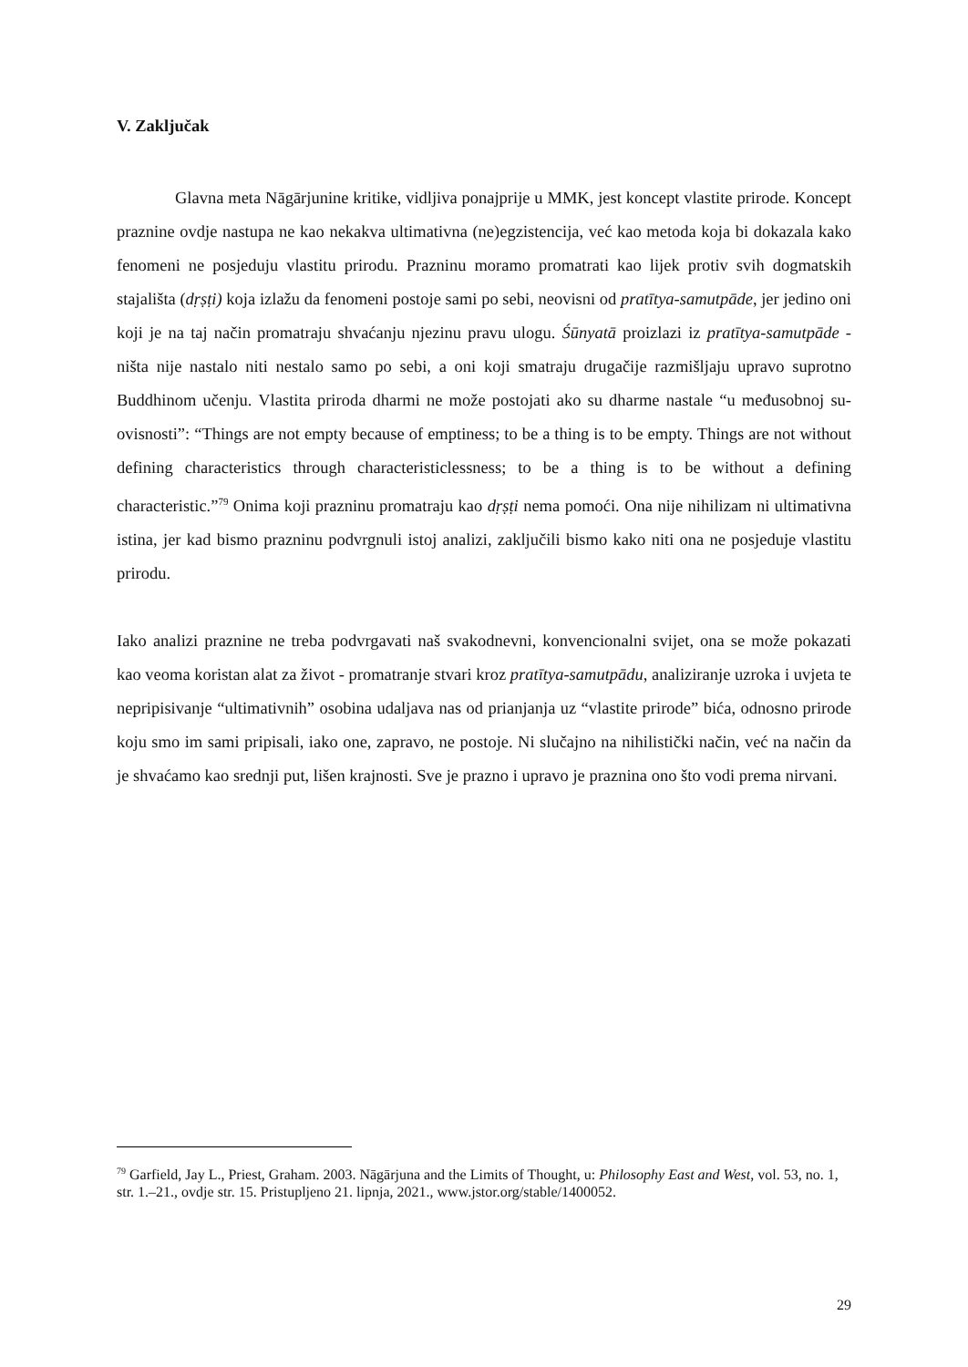V. Zaključak
Glavna meta Nāgārjunine kritike, vidljiva ponajprije u MMK, jest koncept vlastite prirode. Koncept praznine ovdje nastupa ne kao nekakva ultimativna (ne)egzistencija, već kao metoda koja bi dokazala kako fenomeni ne posjeduju vlastitu prirodu. Prazninu moramo promatrati kao lijek protiv svih dogmatskih stajališta (dṛṣṭi) koja izlažu da fenomeni postoje sami po sebi, neovisni od pratītya-samutpāde, jer jedino oni koji je na taj način promatraju shvaćanju njezinu pravu ulogu. Śūnyatā proizlazi iz pratītya-samutpāde - ništa nije nastalo niti nestalo samo po sebi, a oni koji smatraju drugačije razmišljaju upravo suprotno Buddhinom učenju. Vlastita priroda dharmi ne može postojati ako su dharme nastale “u međusobnoj su-ovisnosti”: “Things are not empty because of emptiness; to be a thing is to be empty. Things are not without defining characteristics through characteristiclessness; to be a thing is to be without a defining characteristic.”<sup>79</sup> Onima koji prazninu promatraju kao dṛṣṭi nema pomoći. Ona nije nihilizam ni ultimativna istina, jer kad bismo prazninu podvrgnuli istoj analizi, zaključili bismo kako niti ona ne posjeduje vlastitu prirodu.
Iako analizi praznine ne treba podvrgavati naš svakodnevni, konvencionalni svijet, ona se može pokazati kao veoma koristan alat za život - promatranje stvari kroz pratītya-samutpādu, analiziranje uzroka i uvjeta te nepripisivanje “ultimativnih” osobina udaljava nas od prianjanja uz “vlastite prirode” bića, odnosno prirode koju smo im sami pripisali, iako one, zapravo, ne postoje. Ni slučajno na nihilistički način, već na način da je shvaćamo kao srednji put, lišen krajnosti. Sve je prazno i upravo je praznina ono što vodi prema nirvani.
<sup>79</sup> Garfield, Jay L., Priest, Graham. 2003. Nāgārjuna and the Limits of Thought, u: Philosophy East and West, vol. 53, no. 1, str. 1.–21., ovdje str. 15. Pristupljeno 21. lipnja, 2021., www.jstor.org/stable/1400052.
29